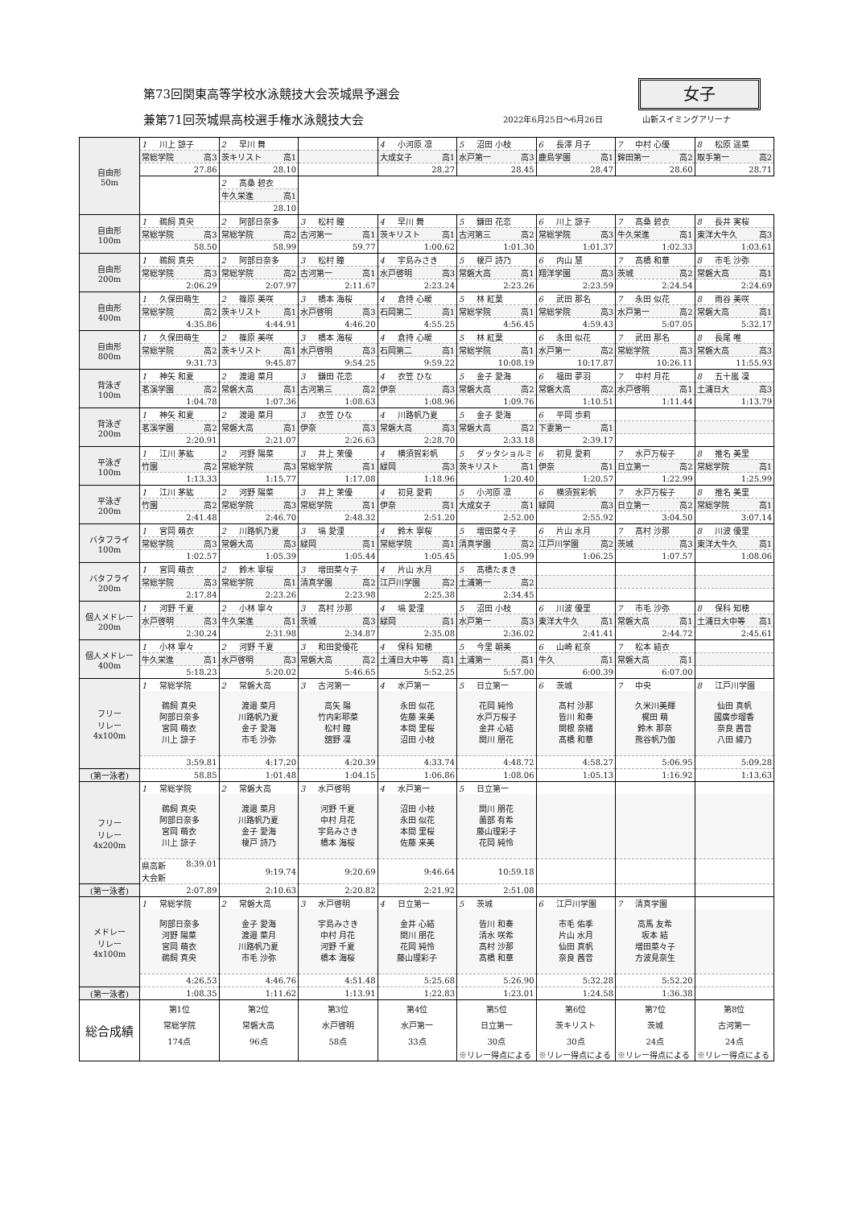第73回関東高等学校水泳競技大会茨城県予選会
女子
兼第71回茨城県高校選手権水泳競技大会
2022年6月25日～6月26日 山新スイミングアリーナ
| 自由形 50m | 1 川上 諒子 | 2 早川 舞 | | 4 小河原 凛 | 5 沼田 小枝 | 6 長澤 月子 | 7 中村 心優 | 8 松原 遥菜 |
| | 常総学院 高3 | 茨キリスト 高1 | | 大成女子 高1 | 水戸第一 高3 | 鹿島学園 高1 | 鉾田第一 高2 | 取手第一 高2 |
| | 27.86 | 28.10 | | 28.27 | 28.45 | 28.47 | 28.60 | 28.71 |
| | | 2 髙桑 碧衣 | | | | | | |
| | | 牛久栄進 高1 | | | | | | |
| | | 28.10 | | | | | | |
| 自由形 100m | 1 鵜飼 真央 | 2 阿部日奈多 | 3 松村 瞳 | 4 早川 舞 | 5 鎌田 花恋 | 6 川上 諒子 | 7 髙桑 碧衣 | 8 長井 実桜 |
| | 常総学院 高3 | 常総学院 高2 | 古河第一 高1 | 茨キリスト 高1 | 古河第三 高2 | 常総学院 高3 | 牛久栄進 高1 | 東洋大牛久 高3 |
| | 58.50 | 58.99 | 59.77 | 1:00.62 | 1:01.30 | 1:01.37 | 1:02.33 | 1:03.61 |
| 自由形 200m | 1 鵜飼 真央 | 2 阿部日奈多 | 3 松村 瞳 | 4 宇島みさき | 5 榎戸 詩乃 | 6 内山 慧 | 7 髙橋 和華 | 8 市毛 沙弥 |
| | 常総学院 高3 | 常総学院 高2 | 古河第一 高1 | 水戸啓明 高3 | 常磐大高 高1 | 翔洋学園 高3 | 茨城 高2 | 常磐大高 高1 |
| | 2:06.29 | 2:07.97 | 2:11.67 | 2:23.24 | 2:23.26 | 2:23.59 | 2:24.54 | 2:24.69 |
| 自由形 400m | 1 久保田萌生 | 2 篠原 美咲 | 3 橋本 海桜 | 4 倉持 心暖 | 5 林 紅葉 | 6 武田 那名 | 7 永田 似花 | 8 雨谷 美咲 |
| | 常総学院 高2 | 茨キリスト 高1 | 水戸啓明 高3 | 石岡第二 高1 | 常総学院 高1 | 常総学院 高3 | 水戸第一 高2 | 常磐大高 高1 |
| | 4:35.86 | 4:44.91 | 4:46.20 | 4:55.25 | 4:56.45 | 4:59.43 | 5:07.05 | 5:32.17 |
| 自由形 800m | 1 久保田萌生 | 2 篠原 美咲 | 3 橋本 海桜 | 4 倉持 心暖 | 5 林 紅葉 | 6 永田 似花 | 7 武田 那名 | 8 長尾 唯 |
| | 常総学院 高2 | 茨キリスト 高1 | 水戸啓明 高3 | 石岡第二 高1 | 常総学院 高1 | 水戸第一 高2 | 常総学院 高3 | 常磐大高 高3 |
| | 9:31.73 | 9:45.87 | 9:54.25 | 9:59.22 | 10:08.19 | 10:17.87 | 10:26.11 | 11:55.93 |
| 背泳ぎ 100m | 1 神矢 和夏 | 2 渡邉 菜月 | 3 鎌田 花恋 | 4 衣笠 ひな | 5 金子 愛海 | 6 福田 夢羽 | 7 中村 月花 | 8 五十嵐 凜 |
| | 茗溪学園 高2 | 常磐大高 高1 | 古河第三 高2 | 伊奈 高3 | 常磐大高 高2 | 常磐大高 高2 | 水戸啓明 高1 | 土浦日大 高3 |
| | 1:04.78 | 1:07.36 | 1:08.63 | 1:08.96 | 1:09.76 | 1:10.51 | 1:11.44 | 1:13.79 |
| 背泳ぎ 200m | 1 神矢 和夏 | 2 渡邉 菜月 | 3 衣笠 ひな | 4 川路帆乃夏 | 5 金子 愛海 | 6 平岡 歩莉 | | |
| | 茗溪学園 高2 | 常磐大高 高1 | 伊奈 高3 | 常磐大高 高3 | 常磐大高 高2 | 下妻第一 高1 | | |
| | 2:20.91 | 2:21.07 | 2:26.63 | 2:28.70 | 2:33.18 | 2:39.17 | | |
| 平泳ぎ 100m | 1 江川 茅紘 | 2 河野 陽菜 | 3 井上 茉優 | 4 横須賀彩帆 | 5 ダッタショルミ | 6 初見 愛莉 | 7 水戸万桜子 | 8 推名 美里 |
| | 竹園 高2 | 常総学院 高3 | 常総学院 高1 | 緑岡 高3 | 茨キリスト 高1 | 伊奈 高1 | 日立第一 高2 | 常総学院 高1 |
| | 1:13.33 | 1:15.77 | 1:17.08 | 1:18.96 | 1:20.40 | 1:20.57 | 1:22.99 | 1:25.99 |
| 平泳ぎ 200m | 1 江川 茅紘 | 2 河野 陽菜 | 3 井上 茉優 | 4 初見 愛莉 | 5 小河原 凛 | 6 横須賀彩帆 | 7 水戸万桜子 | 8 推名 美里 |
| | 竹園 高2 | 常総学院 高3 | 常総学院 高1 | 伊奈 高1 | 大成女子 高1 | 緑岡 高3 | 日立第一 高2 | 常総学院 高1 |
| | 2:41.48 | 2:46.70 | 2:48.32 | 2:51.20 | 2:52.00 | 2:55.92 | 3:04.50 | 3:07.14 |
| バタフライ 100m | 1 宮岡 萌衣 | 2 川路帆乃夏 | 3 塙 愛浬 | 4 鈴木 寧桜 | 5 増田菜々子 | 6 片山 水月 | 7 髙村 沙那 | 8 川波 優里 |
| | 常総学院 高3 | 常磐大高 高3 | 緑岡 高1 | 常総学院 高1 | 清真学園 高2 | 江戸川学園 高2 | 茨城 高3 | 東洋大牛久 高1 |
| | 1:02.57 | 1:05.39 | 1:05.44 | 1:05.45 | 1:05.99 | 1:06.25 | 1:07.57 | 1:08.06 |
| バタフライ 200m | 1 宮岡 萌衣 | 2 鈴木 寧桜 | 3 増田菜々子 | 4 片山 水月 | 5 髙橋たまき | | | |
| | 常総学院 高3 | 常総学院 高1 | 清真学園 高2 | 江戸川学園 高2 | 土浦第一 高2 | | | |
| | 2:17.84 | 2:23.26 | 2:23.98 | 2:25.38 | 2:34.45 | | | |
| 個人メドレー 200m | 1 河野 千夏 | 2 小林 寧々 | 3 髙村 沙那 | 4 塙 愛浬 | 5 沼田 小枝 | 6 川波 優里 | 7 市毛 沙弥 | 8 保科 知穂 |
| | 水戸啓明 高3 | 牛久栄進 高1 | 茨城 高3 | 緑岡 高1 | 水戸第一 高3 | 東洋大牛久 高1 | 常磐大高 高1 | 土浦日大中等 高1 |
| | 2:30.24 | 2:31.98 | 2:34.87 | 2:35.08 | 2:36.02 | 2:41.41 | 2:44.72 | 2:45.61 |
| 個人メドレー 400m | 1 小林 寧々 | 2 河野 千夏 | 3 和田愛優花 | 4 保科 知穂 | 5 今里 朝美 | 6 山崎 紅奈 | 7 松本 結衣 | |
| | 牛久栄進 高1 | 水戸啓明 高3 | 常磐大高 高2 | 土浦日大中等 高1 | 土浦第一 高1 | 牛久 高1 | 常磐大高 高1 | |
| | 5:18.23 | 5:20.02 | 5:46.65 | 5:52.25 | 5:57.00 | 6:00.39 | 6:07.00 | |
| フリー リレー 4x100m | 1 常総学院 | 2 常磐大高 | 3 古河第一 | 4 水戸第一 | 5 日立第一 | 6 茨城 | 7 中央 | 8 江戸川学園 |
| | 鵜飼 真央 阿部日奈多 宮岡 萌衣 川上 諒子 | 渡邉 菜月 川路帆乃夏 金子 愛海 市毛 沙弥 | 高矢 陽 竹内彩耶菜 松村 瞳 舘野 凜 | 永田 似花 佐藤 来美 本間 里桜 沼田 小枝 | 花岡 純怜 水戸万桜子 金井 心結 関川 朋花 | 髙村 沙那 皆川 和奏 関根 奈緒 髙橋 和華 | 久米川美輝 梶田 萌 鈴木 那奈 熊谷帆乃伽 | 仙田 真帆 國廣歩瑠香 奈良 茜音 八田 綾乃 |
| | 3:59.81 | 4:17.20 | 4:20.39 | 4:33.74 | 4:48.72 | 4:58.27 | 5:06.95 | 5:09.28 |
| (第一泳者) | 58.85 | 1:01.48 | 1:04.15 | 1:06.86 | 1:08.06 | 1:05.13 | 1:16.92 | 1:13.63 |
| フリー リレー 4x200m | 1 常総学院 | 2 常磐大高 | 3 水戸啓明 | 4 水戸第一 | 5 日立第一 | | | |
| | 鵜飼 真央 阿部日奈多 宮岡 萌衣 川上 諒子 | 渡邉 菜月 川路帆乃夏 金子 愛海 榎戸 詩乃 | 河野 千夏 中村 月花 宇島みさき 橋本 海桜 | 沼田 小枝 永田 似花 本間 里桜 佐藤 来美 | 関川 朋花 薗部 有希 藤山理彩子 花岡 純怜 | | | |
| | 県高新 大会新 8:39.01 | 9:19.74 | 9:20.69 | 9:46.64 | 10:59.18 | | | |
| (第一泳者) | 2:07.89 | 2:10.63 | 2:20.82 | 2:21.92 | 2:51.08 | | | |
| メドレー リレー 4x100m | 1 常総学院 | 2 常磐大高 | 3 水戸啓明 | 4 日立第一 | 5 茨城 | 6 江戸川学園 | 7 清真学園 | |
| | 阿部日奈多 河野 陽菜 宮岡 萌衣 鵜飼 真央 | 金子 愛海 渡邉 菜月 川路帆乃夏 市毛 沙弥 | 宇島みさき 中村 月花 河野 千夏 橋本 海桜 | 金井 心結 関川 朋花 花岡 純怜 藤山理彩子 | 皆川 和奏 清水 咲希 髙村 沙那 髙橋 和華 | 市毛 佑季 片山 水月 仙田 真帆 奈良 茜音 | 高馬 友希 坂本 結 増田菜々子 方波見奈生 | |
| | 4:26.53 | 4:46.76 | 4:51.48 | 5:25.68 | 5:26.90 | 5:32.28 | 5:52.20 | |
| (第一泳者) | 1:08.35 | 1:11.62 | 1:13.91 | 1:22.83 | 1:23.01 | 1:24.58 | 1:36.38 | |
| 総合成績 | 第1位 | 第2位 | 第3位 | 第4位 | 第5位 | 第6位 | 第7位 | 第8位 |
| | 常総学院 | 常磐大高 | 水戸啓明 | 水戸第一 | 日立第一 | 茨キリスト | 茨城 | 古河第一 |
| | 174点 | 96点 | 58点 | 33点 | 30点 | 30点 | 24点 | 24点 |
| | | | | | ※リレー得点による | ※リレー得点による | ※リレー得点による | ※リレー得点による |